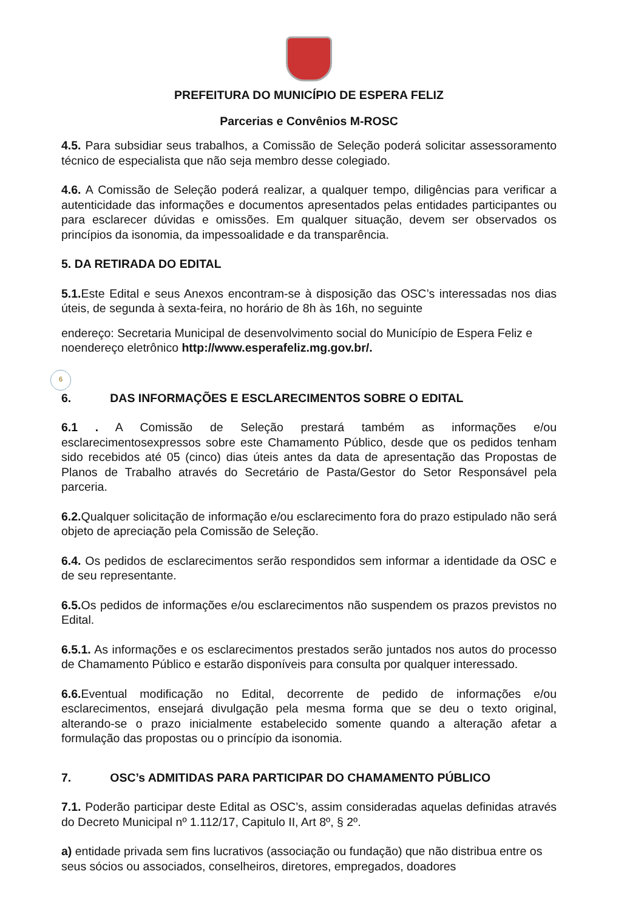PREFEITURA DO MUNICÍPIO DE ESPERA FELIZ
Parcerias e Convênios M-ROSC
4.5. Para subsidiar seus trabalhos, a Comissão de Seleção poderá solicitar assessoramento técnico de especialista que não seja membro desse colegiado.
4.6. A Comissão de Seleção poderá realizar, a qualquer tempo, diligências para verificar a autenticidade das informações e documentos apresentados pelas entidades participantes ou para esclarecer dúvidas e omissões. Em qualquer situação, devem ser observados os princípios da isonomia, da impessoalidade e da transparência.
5. DA RETIRADA DO EDITAL
5.1. Este Edital e seus Anexos encontram-se à disposição das OSC’s interessadas nos dias úteis, de segunda à sexta-feira, no horário de 8h às 16h, no seguinte
endereço: Secretaria Municipal de desenvolvimento social do Município de Espera Feliz e noendereço eletrônico http://www.esperafeliz.mg.gov.br/.
6
6. DAS INFORMAÇÕES E ESCLARECIMENTOS SOBRE O EDITAL
6.1 . A Comissão de Seleção prestará também as informações e/ou esclarecimentosexpressos sobre este Chamamento Público, desde que os pedidos tenham sido recebidos até 05 (cinco) dias úteis antes da data de apresentação das Propostas de Planos de Trabalho através do Secretário de Pasta/Gestor do Setor Responsável pela parceria.
6.2. Qualquer solicitação de informação e/ou esclarecimento fora do prazo estipulado não será objeto de apreciação pela Comissão de Seleção.
6.4. Os pedidos de esclarecimentos serão respondidos sem informar a identidade da OSC e de seu representante.
6.5. Os pedidos de informações e/ou esclarecimentos não suspendem os prazos previstos no Edital.
6.5.1. As informações e os esclarecimentos prestados serão juntados nos autos do processo de Chamamento Público e estarão disponíveis para consulta por qualquer interessado.
6.6. Eventual modificação no Edital, decorrente de pedido de informações e/ou esclarecimentos, ensejará divulgação pela mesma forma que se deu o texto original, alterando-se o prazo inicialmente estabelecido somente quando a alteração afetar a formulação das propostas ou o princípio da isonomia.
7. OSC’s ADMITIDAS PARA PARTICIPAR DO CHAMAMENTO PÚBLICO
7.1. Poderão participar deste Edital as OSC’s, assim consideradas aquelas definidas através do Decreto Municipal nº 1.112/17, Capitulo II, Art 8º, § 2º.
a) entidade privada sem fins lucrativos (associação ou fundação) que não distribua entre os seus sócios ou associados, conselheiros, diretores, empregados, doadores